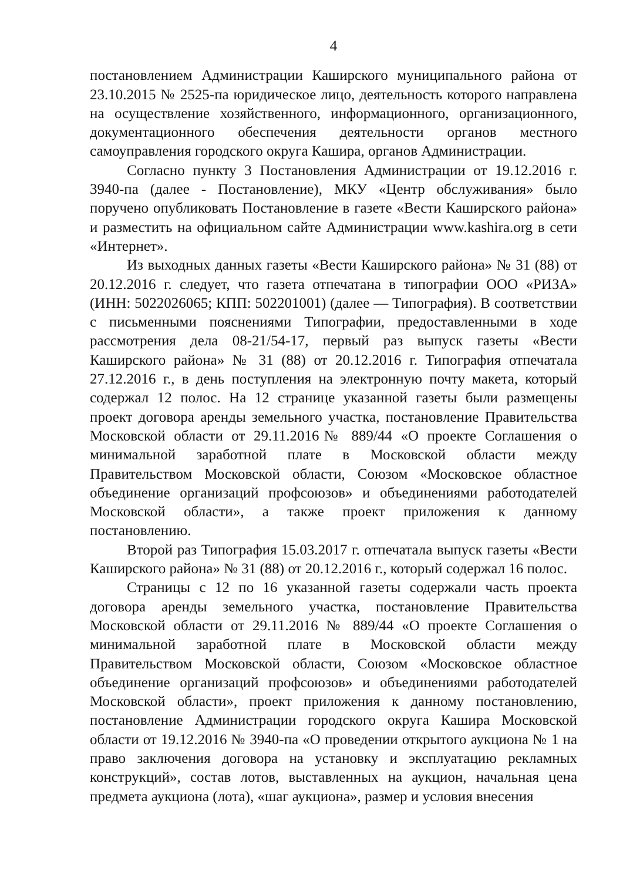4
постановлением Администрации Каширского муниципального района от 23.10.2015 № 2525-па юридическое лицо, деятельность которого направлена на осуществление хозяйственного, информационного, организационного, документационного обеспечения деятельности органов местного самоуправления городского округа Кашира, органов Администрации.
Согласно пункту 3 Постановления Администрации от 19.12.2016 г. 3940-па (далее - Постановление), МКУ «Центр обслуживания» было поручено опубликовать Постановление в газете «Вести Каширского района» и разместить на официальном сайте Администрации www.kashira.org в сети «Интернет».
Из выходных данных газеты «Вести Каширского района» № 31 (88) от 20.12.2016 г. следует, что газета отпечатана в типографии ООО «РИЗА» (ИНН: 5022026065; КПП: 502201001) (далее — Типография). В соответствии с письменными пояснениями Типографии, предоставленными в ходе рассмотрения дела 08-21/54-17, первый раз выпуск газеты «Вести Каширского района» № 31 (88) от 20.12.2016 г. Типография отпечатала 27.12.2016 г., в день поступления на электронную почту макета, который содержал 12 полос. На 12 странице указанной газеты были размещены проект договора аренды земельного участка, постановление Правительства Московской области от 29.11.2016№ 889/44 «О проекте Соглашения о минимальной заработной плате в Московской области между Правительством Московской области, Союзом «Московское областное объединение организаций профсоюзов» и объединениями работодателей Московской области», а также проект приложения к данному постановлению.
Второй раз Типография 15.03.2017 г. отпечатала выпуск газеты «Вести Каширского района» № 31 (88) от 20.12.2016 г., который содержал 16 полос.
Страницы с 12 по 16 указанной газеты содержали часть проекта договора аренды земельного участка, постановление Правительства Московской области от 29.11.2016 № 889/44 «О проекте Соглашения о минимальной заработной плате в Московской области между Правительством Московской области, Союзом «Московское областное объединение организаций профсоюзов» и объединениями работодателей Московской области», проект приложения к данному постановлению, постановление Администрации городского округа Кашира Московской области от 19.12.2016 № 3940-па «О проведении открытого аукциона № 1 на право заключения договора на установку и эксплуатацию рекламных конструкций», состав лотов, выставленных на аукцион, начальная цена предмета аукциона (лота), «шаг аукциона», размер и условия внесения